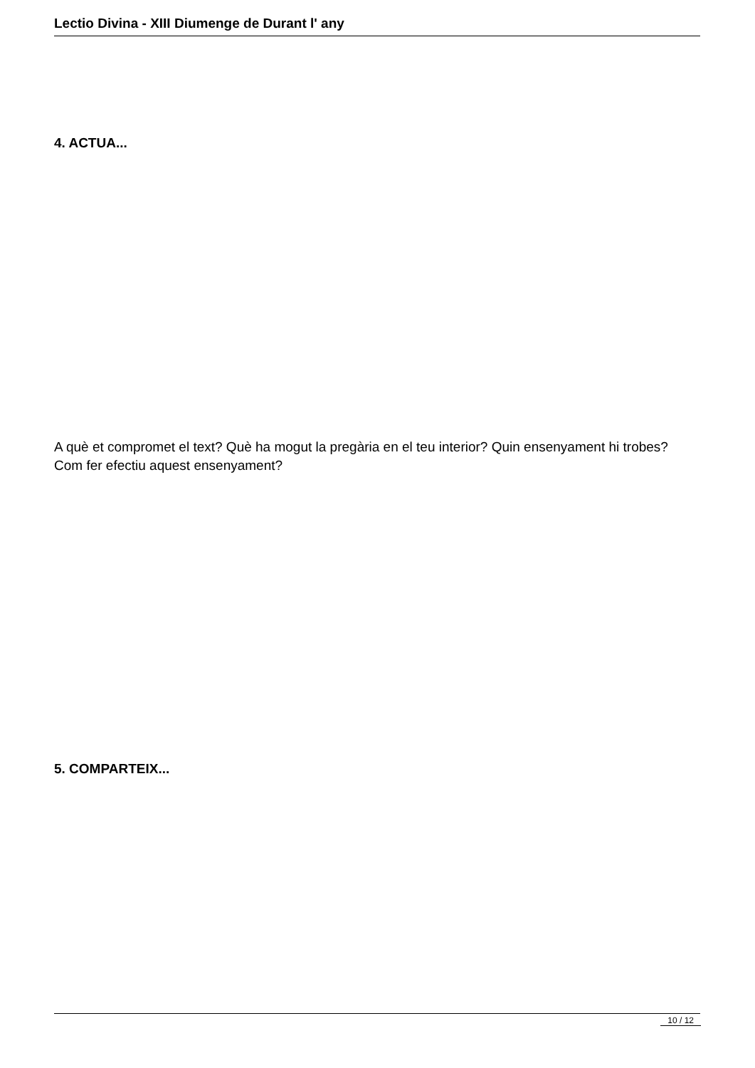Lectio Divina - XIII Diumenge de Durant l' any
4. ACTUA...
A què et compromet el text? Què ha mogut la pregària en el teu interior? Quin ensenyament hi trobes? Com fer efectiu aquest ensenyament?
5. COMPARTEIX...
10 / 12